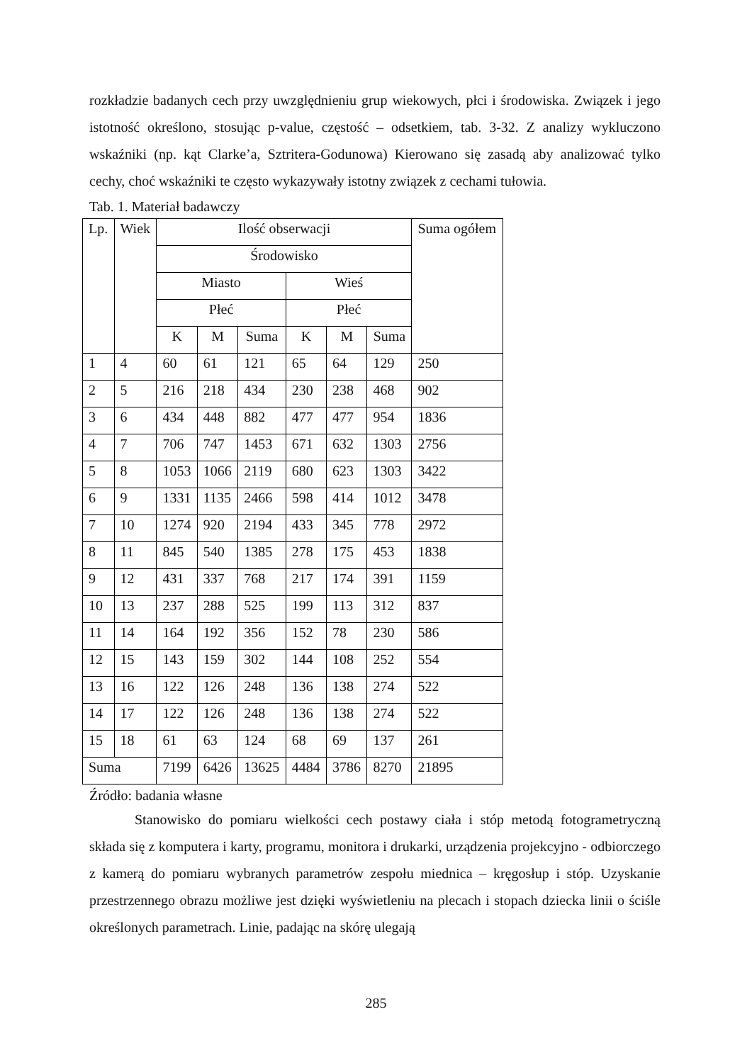rozkładzie badanych cech przy uwzględnieniu grup wiekowych, płci i środowiska. Związek i jego istotność określono, stosując p-value, częstość – odsetkiem, tab. 3-32. Z analizy wykluczono wskaźniki (np. kąt Clarke’a, Sztritera-Godunowa) Kierowano się zasadą aby analizować tylko cechy, choć wskaźniki te często wykazywały istotny związek z cechami tułowia.
Tab. 1. Materiał badawczy
| Lp. | Wiek | Ilość obserwacji | | | | | | Suma ogółem |
| | | Środowisko | | | | | | |
| | | Miasto | | | Wieś | | | |
| | | Płeć | | | Płeć | | | |
| | | K | M | Suma | K | M | Suma | |
| 1 | 4 | 60 | 61 | 121 | 65 | 64 | 129 | 250 |
| 2 | 5 | 216 | 218 | 434 | 230 | 238 | 468 | 902 |
| 3 | 6 | 434 | 448 | 882 | 477 | 477 | 954 | 1836 |
| 4 | 7 | 706 | 747 | 1453 | 671 | 632 | 1303 | 2756 |
| 5 | 8 | 1053 | 1066 | 2119 | 680 | 623 | 1303 | 3422 |
| 6 | 9 | 1331 | 1135 | 2466 | 598 | 414 | 1012 | 3478 |
| 7 | 10 | 1274 | 920 | 2194 | 433 | 345 | 778 | 2972 |
| 8 | 11 | 845 | 540 | 1385 | 278 | 175 | 453 | 1838 |
| 9 | 12 | 431 | 337 | 768 | 217 | 174 | 391 | 1159 |
| 10 | 13 | 237 | 288 | 525 | 199 | 113 | 312 | 837 |
| 11 | 14 | 164 | 192 | 356 | 152 | 78 | 230 | 586 |
| 12 | 15 | 143 | 159 | 302 | 144 | 108 | 252 | 554 |
| 13 | 16 | 122 | 126 | 248 | 136 | 138 | 274 | 522 |
| 14 | 17 | 122 | 126 | 248 | 136 | 138 | 274 | 522 |
| 15 | 18 | 61 | 63 | 124 | 68 | 69 | 137 | 261 |
| Suma | | 7199 | 6426 | 13625 | 4484 | 3786 | 8270 | 21895 |
Źródło: badania własne
Stanowisko do pomiaru wielkości cech postawy ciała i stóp metodą fotogrametryczną składa się z komputera i karty, programu, monitora i drukarki, urządzenia projekcyjno - odbiorczego z kamerą do pomiaru wybranych parametrów zespołu miednica – kręgosłup i stóp. Uzyskanie przestrzennego obrazu możliwe jest dzięki wyświetleniu na plecach i stopach dziecka linii o ściśle określonych parametrach. Linie, padając na skórę ulegają
285